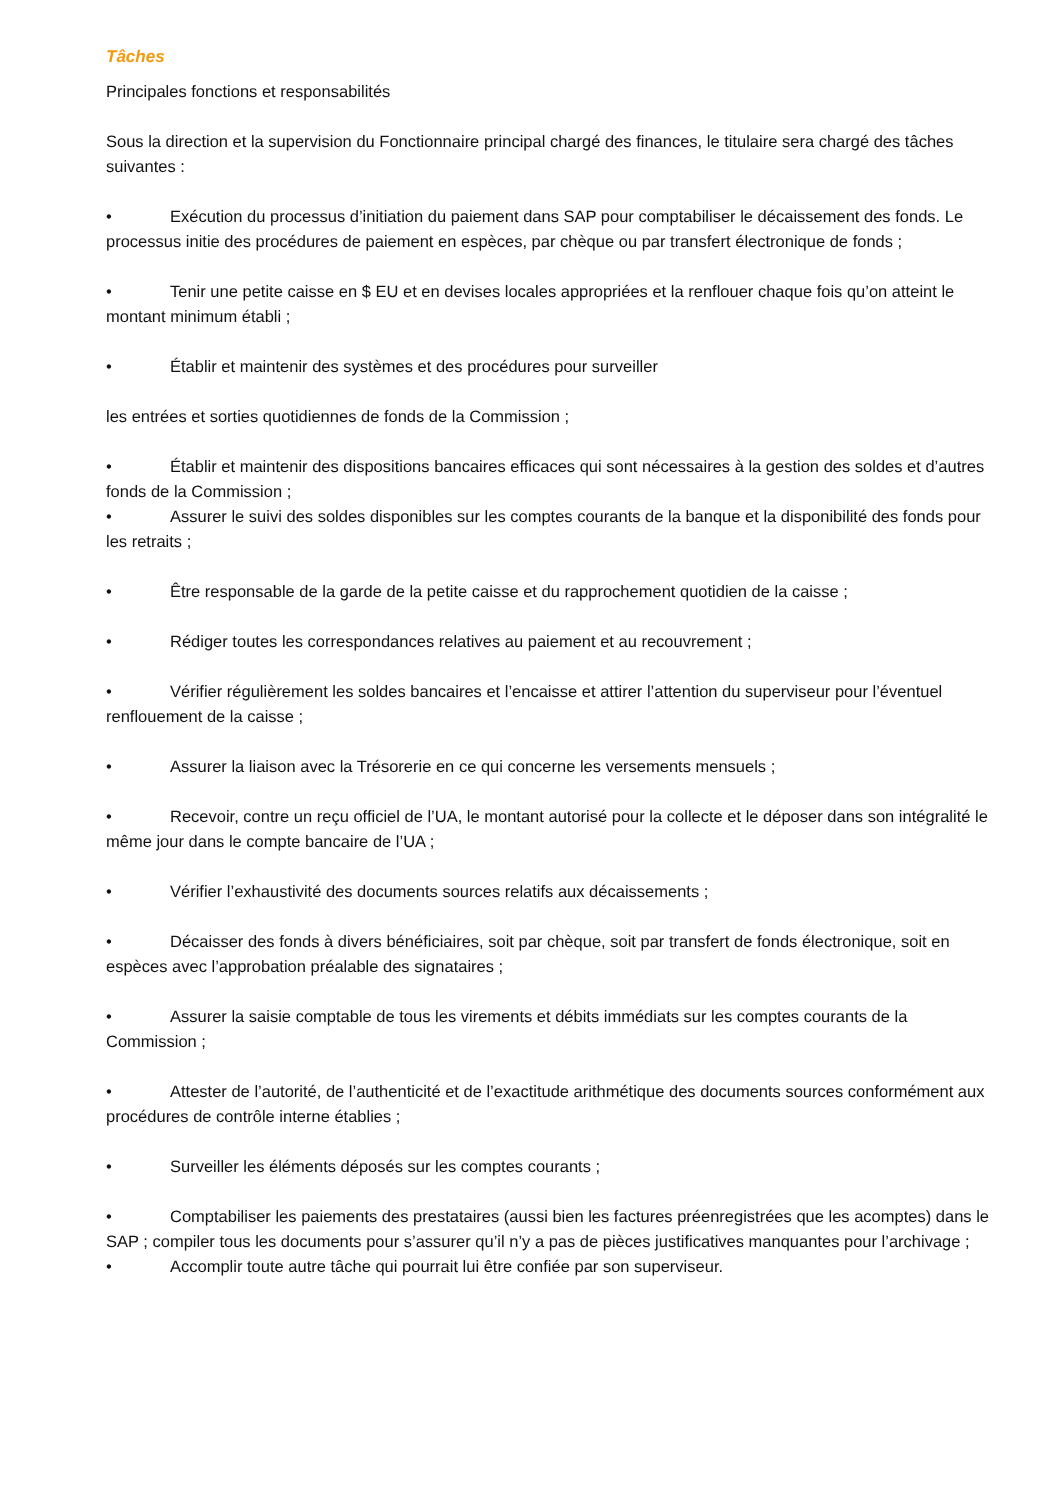Tâches
Principales fonctions et responsabilités
Sous la direction et la supervision du Fonctionnaire principal chargé des finances, le titulaire sera chargé des tâches suivantes :
• Exécution du processus d’initiation du paiement dans SAP pour comptabiliser le décaissement des fonds. Le processus initie des procédures de paiement en espèces, par chèque ou par transfert électronique de fonds ;
• Tenir une petite caisse en $ EU et en devises locales appropriées et la renflouer chaque fois qu’on atteint le montant minimum établi ;
• Établir et maintenir des systèmes et des procédures pour surveiller
les entrées et sorties quotidiennes de fonds de la Commission ;
• Établir et maintenir des dispositions bancaires efficaces qui sont nécessaires à la gestion des soldes et d’autres fonds de la Commission ;
• Assurer le suivi des soldes disponibles sur les comptes courants de la banque et la disponibilité des fonds pour les retraits ;
• Être responsable de la garde de la petite caisse et du rapprochement quotidien de la caisse ;
• Rédiger toutes les correspondances relatives au paiement et au recouvrement ;
• Vérifier régulièrement les soldes bancaires et l’encaisse et attirer l’attention du superviseur pour l’éventuel renflouement de la caisse ;
• Assurer la liaison avec la Trésorerie en ce qui concerne les versements mensuels ;
• Recevoir, contre un reçu officiel de l’UA, le montant autorisé pour la collecte et le déposer dans son intégralité le même jour dans le compte bancaire de l’UA ;
• Vérifier l’exhaustivité des documents sources relatifs aux décaissements ;
• Décaisser des fonds à divers bénéficiaires, soit par chèque, soit par transfert de fonds électronique, soit en espèces avec l’approbation préalable des signataires ;
• Assurer la saisie comptable de tous les virements et débits immédiats sur les comptes courants de la Commission ;
• Attester de l’autorité, de l’authenticité et de l’exactitude arithmétique des documents sources conformément aux procédures de contrôle interne établies ;
• Surveiller les éléments déposés sur les comptes courants ;
• Comptabiliser les paiements des prestataires (aussi bien les factures préenregistrées que les acomptes) dans le SAP ; compiler tous les documents pour s’assurer qu’il n’y a pas de pièces justificatives manquantes pour l’archivage ;
• Accomplir toute autre tâche qui pourrait lui être confiée par son superviseur.